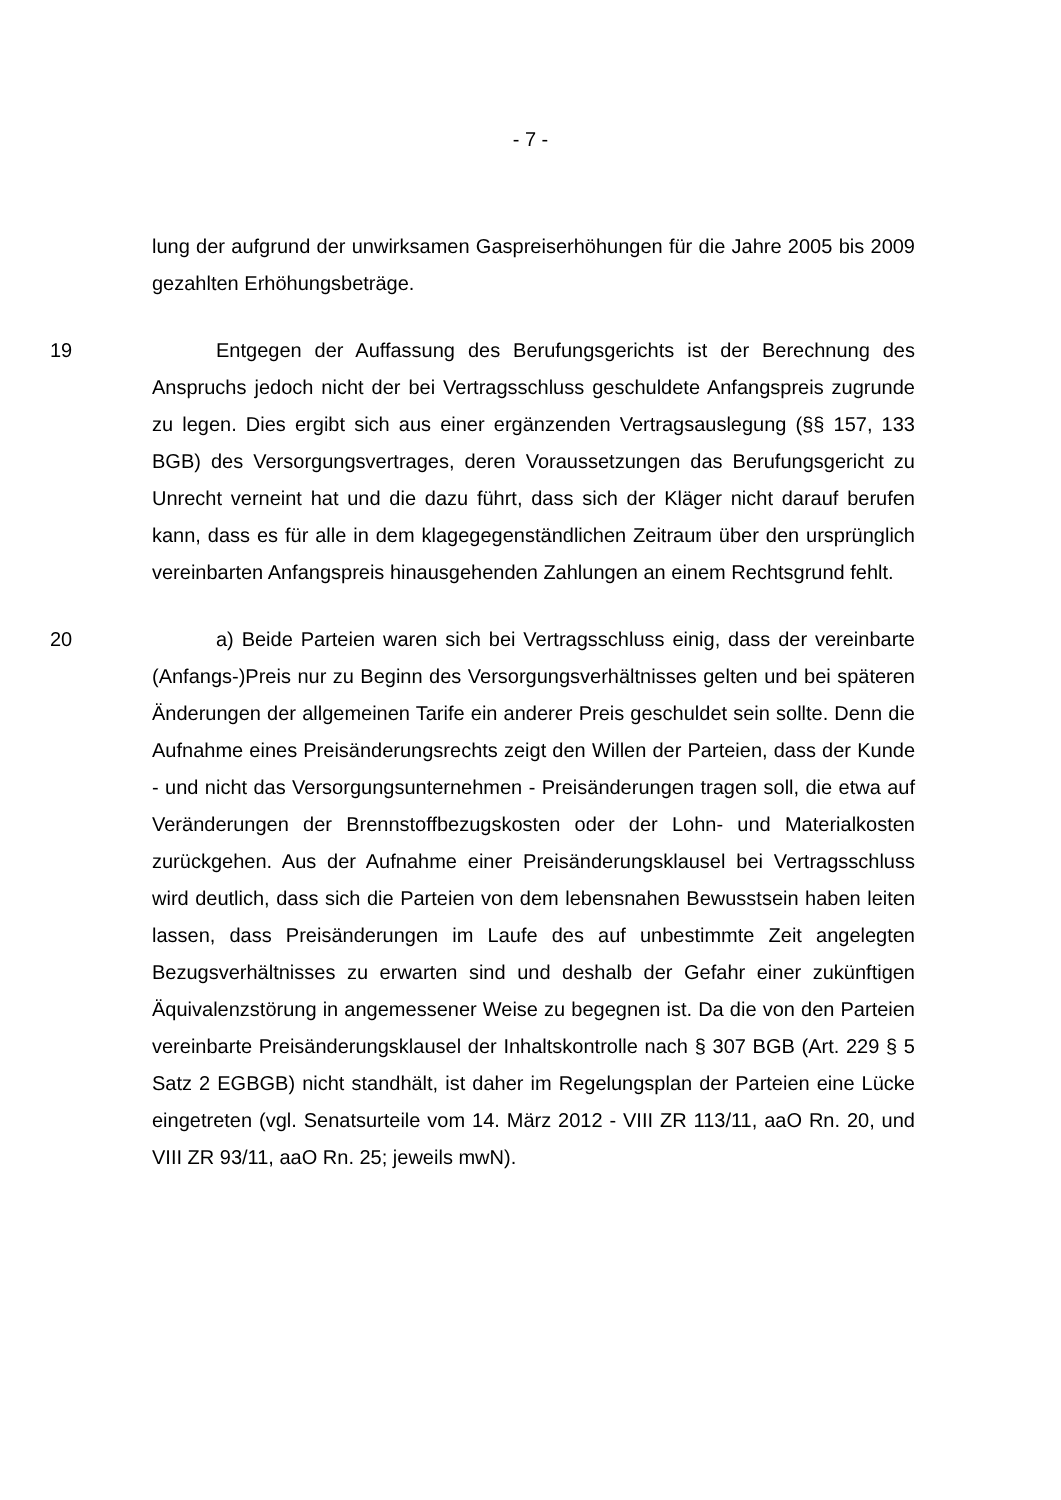- 7 -
lung der aufgrund der unwirksamen Gaspreiserhöhungen für die Jahre 2005 bis 2009 gezahlten Erhöhungsbeträge.
19 Entgegen der Auffassung des Berufungsgerichts ist der Berechnung des Anspruchs jedoch nicht der bei Vertragsschluss geschuldete Anfangspreis zugrunde zu legen. Dies ergibt sich aus einer ergänzenden Vertragsauslegung (§§ 157, 133 BGB) des Versorgungsvertrages, deren Voraussetzungen das Berufungsgericht zu Unrecht verneint hat und die dazu führt, dass sich der Kläger nicht darauf berufen kann, dass es für alle in dem klagegegenständlichen Zeitraum über den ursprünglich vereinbarten Anfangspreis hinausgehenden Zahlungen an einem Rechtsgrund fehlt.
20 a) Beide Parteien waren sich bei Vertragsschluss einig, dass der vereinbarte (Anfangs-)Preis nur zu Beginn des Versorgungsverhältnisses gelten und bei späteren Änderungen der allgemeinen Tarife ein anderer Preis geschuldet sein sollte. Denn die Aufnahme eines Preisänderungsrechts zeigt den Willen der Parteien, dass der Kunde - und nicht das Versorgungsunternehmen - Preisänderungen tragen soll, die etwa auf Veränderungen der Brennstoffbezugskosten oder der Lohn- und Materialkosten zurückgehen. Aus der Aufnahme einer Preisänderungsklausel bei Vertragsschluss wird deutlich, dass sich die Parteien von dem lebensnahen Bewusstsein haben leiten lassen, dass Preisänderungen im Laufe des auf unbestimmte Zeit angelegten Bezugsverhältnisses zu erwarten sind und deshalb der Gefahr einer zukünftigen Äquivalenzstörung in angemessener Weise zu begegnen ist. Da die von den Parteien vereinbarte Preisänderungsklausel der Inhaltskontrolle nach § 307 BGB (Art. 229 § 5 Satz 2 EGBGB) nicht standhält, ist daher im Regelungsplan der Parteien eine Lücke eingetreten (vgl. Senatsurteile vom 14. März 2012 - VIII ZR 113/11, aaO Rn. 20, und VIII ZR 93/11, aaO Rn. 25; jeweils mwN).